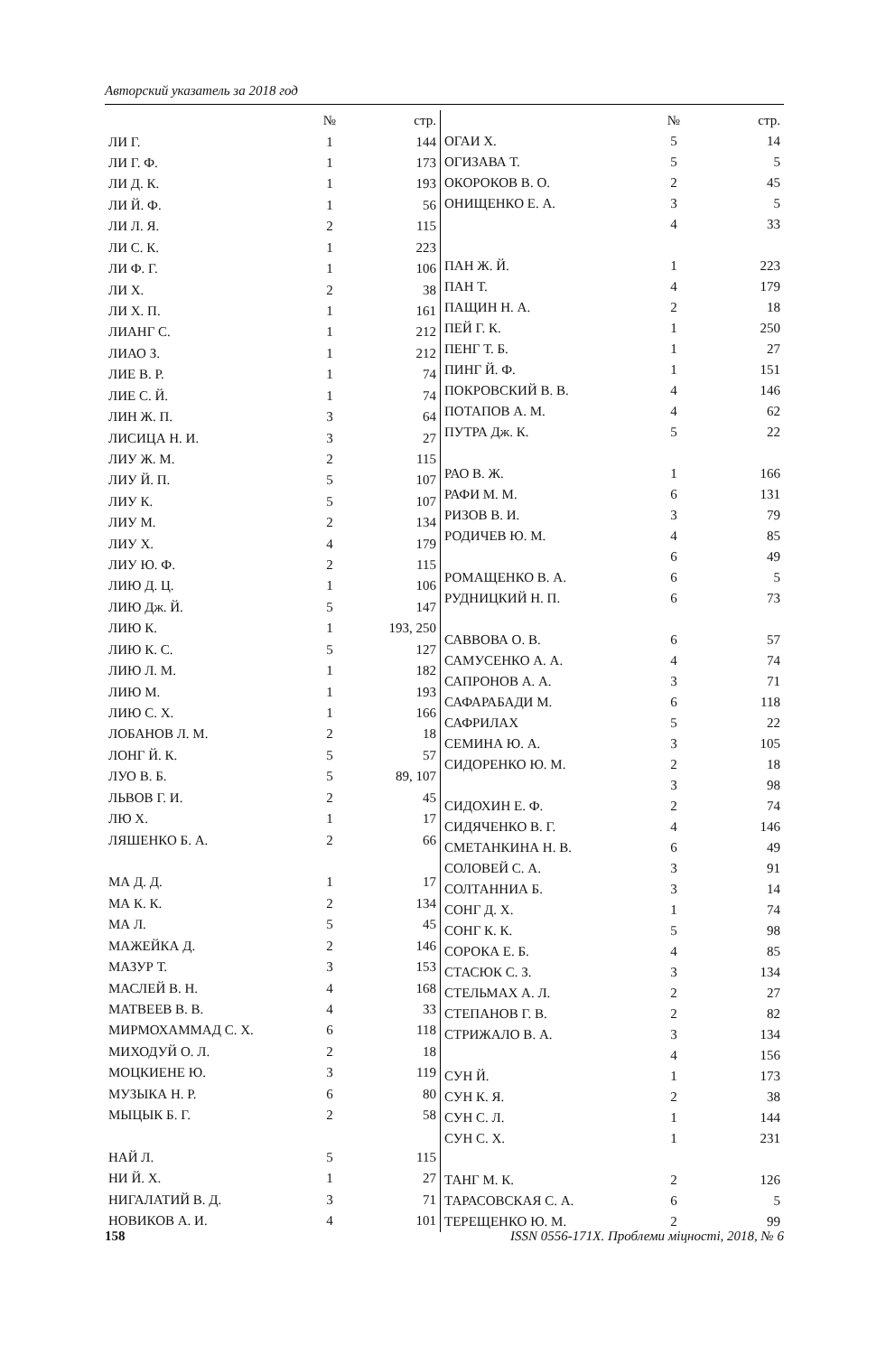Авторский указатель за 2018 год
| | № | стр. |
| --- | --- | --- |
| ЛИ Г. | 1 | 144 |
| ЛИ Г. Ф. | 1 | 173 |
| ЛИ Д. К. | 1 | 193 |
| ЛИ Й. Ф. | 1 | 56 |
| ЛИ Л. Я. | 2 | 115 |
| ЛИ С. К. | 1 | 223 |
| ЛИ Ф. Г. | 1 | 106 |
| ЛИ Х. | 2 | 38 |
| ЛИ Х. П. | 1 | 161 |
| ЛИАНГ С. | 1 | 212 |
| ЛИАО З. | 1 | 212 |
| ЛИЕ В. Р. | 1 | 74 |
| ЛИЕ С. Й. | 1 | 74 |
| ЛИН Ж. П. | 3 | 64 |
| ЛИСИЦА Н. И. | 3 | 27 |
| ЛИУ Ж. М. | 2 | 115 |
| ЛИУ Й. П. | 5 | 107 |
| ЛИУ К. | 5 | 107 |
| ЛИУ М. | 2 | 134 |
| ЛИУ Х. | 4 | 179 |
| ЛИУ Ю. Ф. | 2 | 115 |
| ЛИЮ Д. Ц. | 1 | 106 |
| ЛИЮ Дж. Й. | 5 | 147 |
| ЛИЮ К. | 1 | 193, 250 |
| ЛИЮ К. С. | 5 | 127 |
| ЛИЮ Л. М. | 1 | 182 |
| ЛИЮ М. | 1 | 193 |
| ЛИЮ С. Х. | 1 | 166 |
| ЛОБАНОВ Л. М. | 2 | 18 |
| ЛОНГ Й. К. | 5 | 57 |
| ЛУО В. Б. | 5 | 89, 107 |
| ЛЬВОВ Г. И. | 2 | 45 |
| ЛЮ Х. | 1 | 17 |
| ЛЯШЕНКО Б. А. | 2 | 66 |
| МА Д. Д. | 1 | 17 |
| МА К. К. | 2 | 134 |
| МА Л. | 5 | 45 |
| МАЖЕЙКА Д. | 2 | 146 |
| МАЗУР Т. | 3 | 153 |
| МАСЛЕЙ В. Н. | 4 | 168 |
| МАТВЕЕВ В. В. | 4 | 33 |
| МИРМОХАММАД С. Х. | 6 | 118 |
| МИХОДУЙ О. Л. | 2 | 18 |
| МОЦКИЕНЕ Ю. | 3 | 119 |
| МУЗЫКА Н. Р. | 6 | 80 |
| МЫЦЫК Б. Г. | 2 | 58 |
| НАЙ Л. | 5 | 115 |
| НИ Й. Х. | 1 | 27 |
| НИГАЛАТИЙ В. Д. | 3 | 71 |
| НОВИКОВ А. И. | 4 | 101 |
| | № | стр. |
| --- | --- | --- |
| ОГАИ Х. | 5 | 14 |
| ОГИЗАВА Т. | 5 | 5 |
| ОКОРОКОВ В. О. | 2 | 45 |
| ОНИЩЕНКО Е. А. | 3 | 5 |
| | 4 | 33 |
| ПАН Ж. Й. | 1 | 223 |
| ПАН Т. | 4 | 179 |
| ПАЩИН Н. А. | 2 | 18 |
| ПЕЙ Г. К. | 1 | 250 |
| ПЕНГ Т. Б. | 1 | 27 |
| ПИНГ Й. Ф. | 1 | 151 |
| ПОКРОВСКИЙ В. В. | 4 | 146 |
| ПОТАПОВ А. М. | 4 | 62 |
| ПУТРА Дж. К. | 5 | 22 |
| РАО В. Ж. | 1 | 166 |
| РАФИ М. М. | 6 | 131 |
| РИЗОВ В. И. | 3 | 79 |
| РОДИЧЕВ Ю. М. | 4 | 85 |
| | 6 | 49 |
| РОМАЩЕНКО В. А. | 6 | 5 |
| РУДНИЦКИЙ Н. П. | 6 | 73 |
| САВВОВА О. В. | 6 | 57 |
| САМУСЕНКО А. А. | 4 | 74 |
| САПРОНОВ А. А. | 3 | 71 |
| САФАРАБАДИ М. | 6 | 118 |
| САФРИЛАХ | 5 | 22 |
| СЕМИНА Ю. А. | 3 | 105 |
| СИДОРЕНКО Ю. М. | 2 | 18 |
| | 3 | 98 |
| СИДОХИН Е. Ф. | 2 | 74 |
| СИДЯЧЕНКО В. Г. | 4 | 146 |
| СМЕТАНКИНА Н. В. | 6 | 49 |
| СОЛОВЕЙ С. А. | 3 | 91 |
| СОЛТАННИА Б. | 3 | 14 |
| СОНГ Д. Х. | 1 | 74 |
| СОНГ К. К. | 5 | 98 |
| СОРОКА Е. Б. | 4 | 85 |
| СТАСЮК С. З. | 3 | 134 |
| СТЕЛЬМАХ А. Л. | 2 | 27 |
| СТЕПАНОВ Г. В. | 2 | 82 |
| СТРИЖАЛО В. А. | 3 | 134 |
| | 4 | 156 |
| СУН Й. | 1 | 173 |
| СУН К. Я. | 2 | 38 |
| СУН С. Л. | 1 | 144 |
| СУН С. Х. | 1 | 231 |
| ТАНГ М. К. | 2 | 126 |
| ТАРАСОВСКАЯ С. А. | 6 | 5 |
| ТЕРЕЩЕНКО Ю. М. | 2 | 99 |
158 ISSN 0556-171X. Проблеми міцності, 2018, № 6